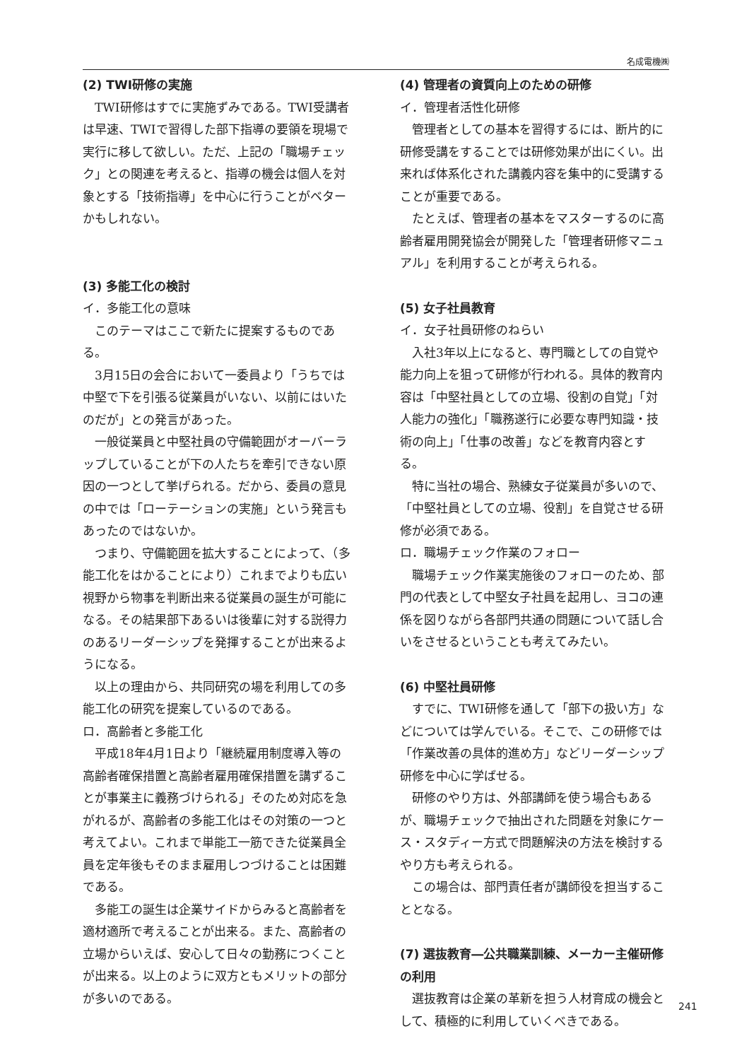名成電機㈱
(2) TWI研修の実施
TWI研修はすでに実施ずみである。TWI受講者は早速、TWIで習得した部下指導の要領を現場で実行に移して欲しい。ただ、上記の「職場チェック」との関連を考えると、指導の機会は個人を対象とする「技術指導」を中心に行うことがベターかもしれない。
(3) 多能工化の検討
イ．多能工化の意味
このテーマはここで新たに提案するものである。
3月15日の会合において一委員より「うちでは中堅で下を引張る従業員がいない、以前にはいたのだが」との発言があった。
一般従業員と中堅社員の守備範囲がオーバーラップしていることが下の人たちを牽引できない原因の一つとして挙げられる。だから、委員の意見の中では「ローテーションの実施」という発言もあったのではないか。
つまり、守備範囲を拡大することによって、（多能工化をはかることにより）これまでよりも広い視野から物事を判断出来る従業員の誕生が可能になる。その結果部下あるいは後輩に対する説得力のあるリーダーシップを発揮することが出来るようになる。
以上の理由から、共同研究の場を利用しての多能工化の研究を提案しているのである。
ロ．高齢者と多能工化
平成18年4月1日より「継続雇用制度導入等の高齢者確保措置と高齢者雇用確保措置を講ずることが事業主に義務づけられる」そのため対応を急がれるが、高齢者の多能工化はその対策の一つと考えてよい。これまで単能工一筋できた従業員全員を定年後もそのまま雇用しつづけることは困難である。
多能工の誕生は企業サイドからみると高齢者を適材適所で考えることが出来る。また、高齢者の立場からいえば、安心して日々の勤務につくことが出来る。以上のように双方ともメリットの部分が多いのである。
(4) 管理者の資質向上のための研修
イ．管理者活性化研修
管理者としての基本を習得するには、断片的に研修受講をすることでは研修効果が出にくい。出来れば体系化された講義内容を集中的に受講することが重要である。
たとえば、管理者の基本をマスターするのに高齢者雇用開発協会が開発した「管理者研修マニュアル」を利用することが考えられる。
(5) 女子社員教育
イ．女子社員研修のねらい
入社3年以上になると、専門職としての自覚や能力向上を狙って研修が行われる。具体的教育内容は「中堅社員としての立場、役割の自覚」「対人能力の強化」「職務遂行に必要な専門知識・技術の向上」「仕事の改善」などを教育内容とする。
特に当社の場合、熟練女子従業員が多いので、「中堅社員としての立場、役割」を自覚させる研修が必須である。
ロ．職場チェック作業のフォロー
職場チェック作業実施後のフォローのため、部門の代表として中堅女子社員を起用し、ヨコの連係を図りながら各部門共通の問題について話し合いをさせるということも考えてみたい。
(6) 中堅社員研修
すでに、TWI研修を通して「部下の扱い方」などについては学んでいる。そこで、この研修では「作業改善の具体的進め方」などリーダーシップ研修を中心に学ばせる。
研修のやり方は、外部講師を使う場合もあるが、職場チェックで抽出された問題を対象にケース・スタディー方式で問題解決の方法を検討するやり方も考えられる。
この場合は、部門責任者が講師役を担当することとなる。
(7) 選抜教育―公共職業訓練、メーカー主催研修の利用
選抜教育は企業の革新を担う人材育成の機会として、積極的に利用していくべきである。
241